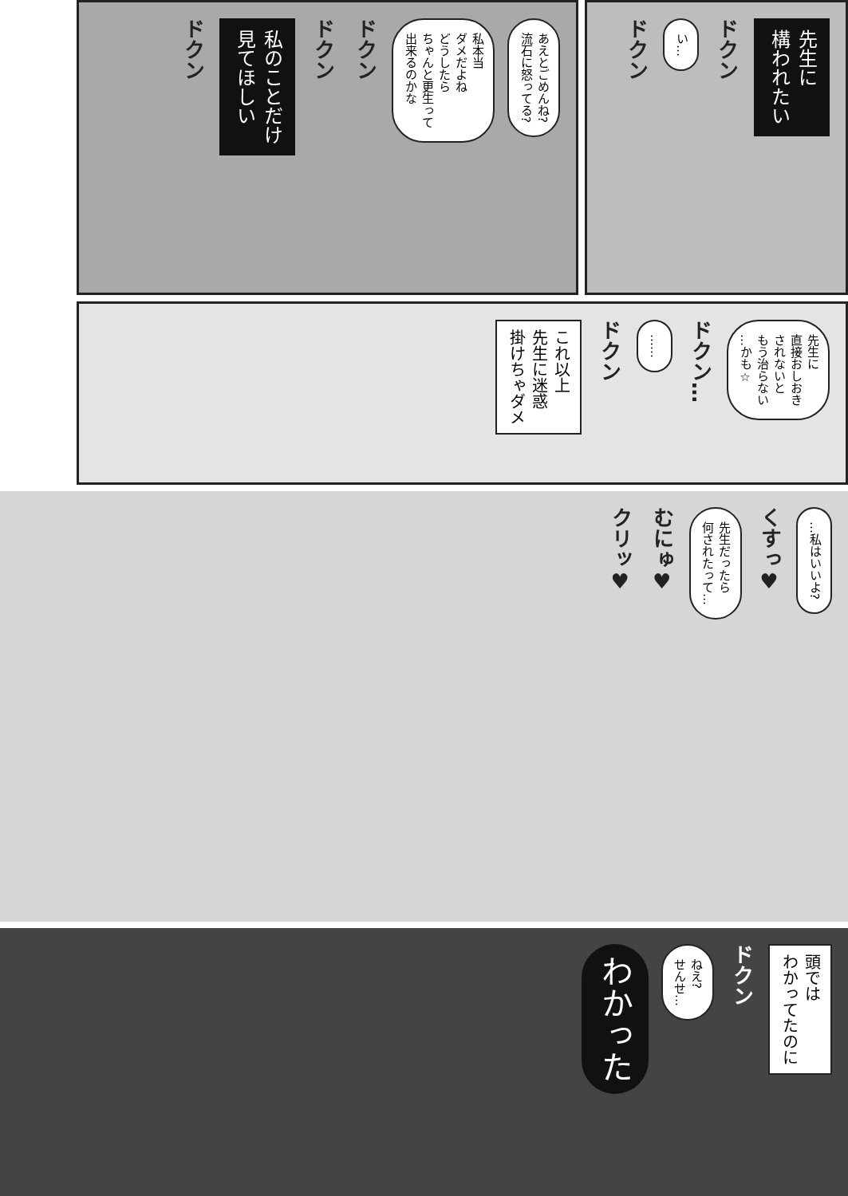先生に
構われたい
ドクン
い…
ドクン
あえとごめんね?
流石に怒ってる?
私本当
ダメだよね
どうしたら
ちゃんと更生って
出来るのかな
ドクン
ドクン
私のことだけ
見てほしい
ドクン
先生に
直接おしおき
されないと
もう治らない
…かも☆
ドクン…
……
ドクン
これ以上
先生に迷惑
掛けちゃダメ
…私はいいよ?
くすっ♥
先生だったら
何されたって…
むにゅ♥
クリッ♥
頭では
わかってたのに
ドクン
ねえ?
せんせ…
わかった